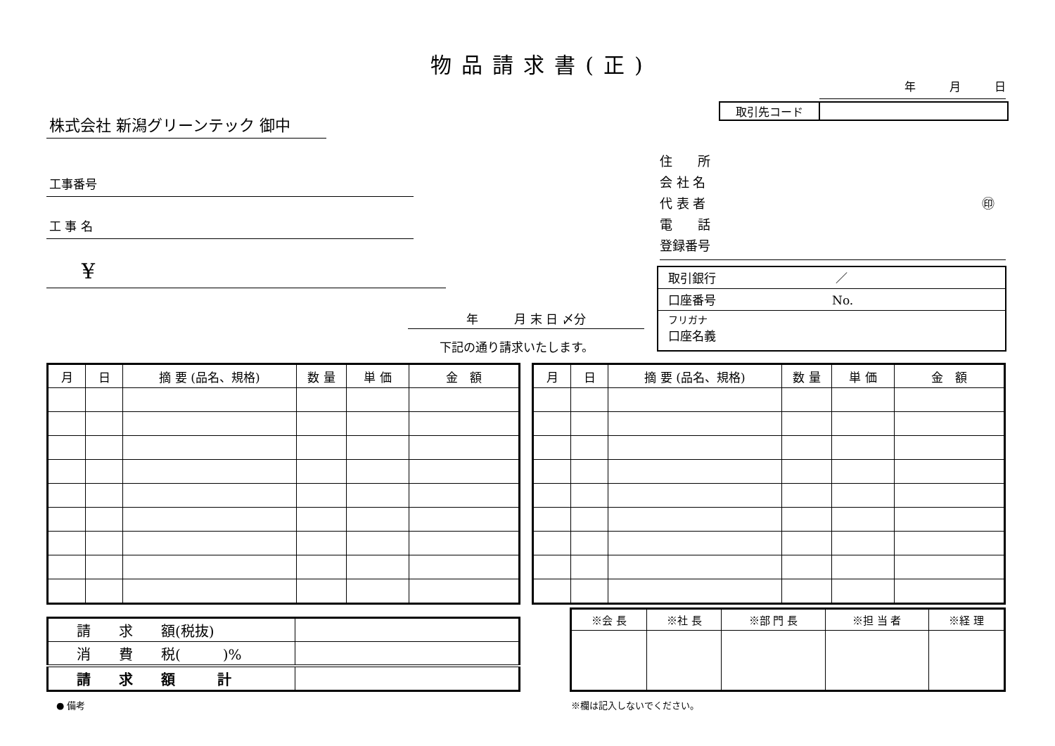物品請求書(正)
年　　　月　　　日
取引先コード
株式会社 新潟グリーンテック 御中
工事番号
工 事 名
¥
住　　所
会 社 名
代 表 者 ㊞
電　　話
登録番号
取引銀行 ／
口座番号 No.
フリガナ
口座名義
年　　　月 末 日 〆分
下記の通り請求いたします。
| 月 | 日 | 摘 要 (品名、規格) | 数 量 | 単 価 | 金 額 |
| --- | --- | --- | --- | --- | --- |
| 月 | 日 | 摘 要 (品名、規格) | 数 量 | 単 価 | 金 額 |
| --- | --- | --- | --- | --- | --- |
| 請 求 額(税抜) | |
| 消 費 税( )% | |
| 請 求 額 計 | |
| ※会 長 | ※社 長 | ※部 門 長 | ※担 当 者 | ※経 理 |
| --- | --- | --- | --- | --- |
● 備考 ※欄は記入しないでください。